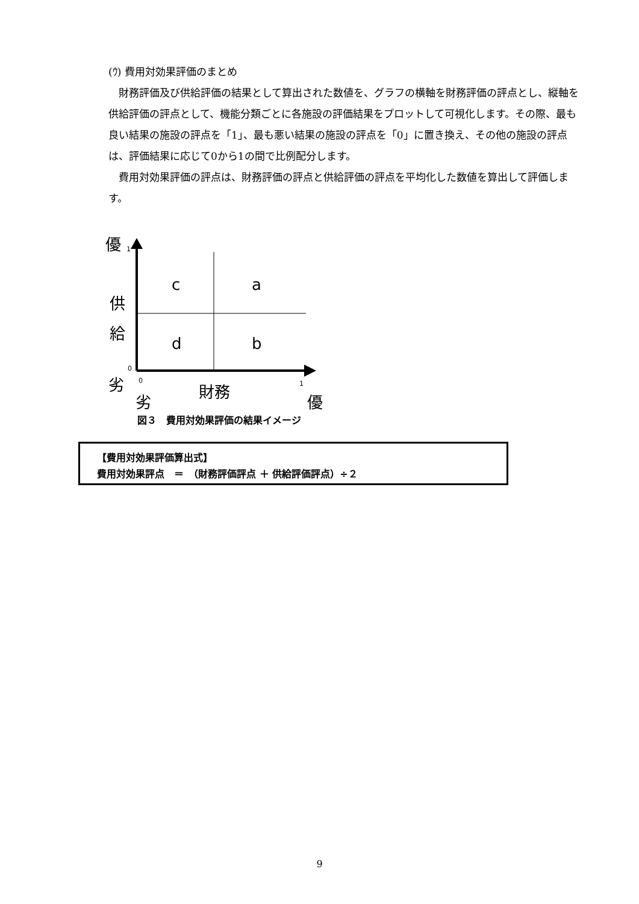(ｳ) 費用対効果評価のまとめ
財務評価及び供給評価の結果として算出された数値を、グラフの横軸を財務評価の評点とし、縦軸を供給評価の評点として、機能分類ごとに各施設の評価結果をプロットして可視化します。その際、最も良い結果の施設の評点を「1」、最も悪い結果の施設の評点を「0」に置き換え、その他の施設の評点は、評価結果に応じて0から1の間で比例配分します。
費用対効果評価の評点は、財務評価の評点と供給評価の評点を平均化した数値を算出して評価します。
優 1
c a
供
給
d b
0
劣 0 財務 1
劣 優
図３　費用対効果評価の結果イメージ
【費用対効果評価算出式】
費用対効果評点　＝　（財務評価評点 ＋ 供給評価評点）÷２
9